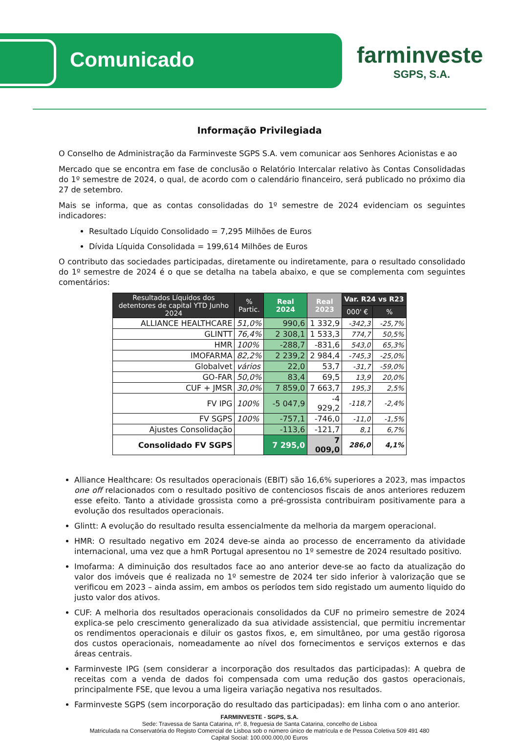Comunicado
farminveste
SGPS, S.A.
Informação Privilegiada
O Conselho de Administração da Farminveste SGPS S.A. vem comunicar aos Senhores Acionistas e ao
Mercado que se encontra em fase de conclusão o Relatório Intercalar relativo às Contas Consolidadas do 1º semestre de 2024, o qual, de acordo com o calendário financeiro, será publicado no próximo dia 27 de setembro.
Mais se informa, que as contas consolidadas do 1º semestre de 2024 evidenciam os seguintes indicadores:
Resultado Líquido Consolidado = 7,295 Milhões de Euros
Dívida Líquida Consolidada = 199,614 Milhões de Euros
O contributo das sociedades participadas, diretamente ou indiretamente, para o resultado consolidado do 1º semestre de 2024 é o que se detalha na tabela abaixo, e que se complementa com seguintes comentários:
| Resultados Líquidos dos detentores de capital YTD Junho 2024 | % Partic. | Real 2024 | Real 2023 | Var. R24 vs R23 | |
| --- | --- | --- | --- | --- | --- |
| | | | | 000' € | % |
| ALLIANCE HEALTHCARE | 51,0% | 990,6 | 1 332,9 | -342,3 | -25,7% |
| GLINTT | 76,4% | 2 308,1 | 1 533,3 | 774,7 | 50,5% |
| HMR | 100% | -288,7 | -831,6 | 543,0 | 65,3% |
| IMOFARMA | 82,2% | 2 239,2 | 2 984,4 | -745,3 | -25,0% |
| Globalvet | vários | 22,0 | 53,7 | -31,7 | -59,0% |
| GO-FAR | 50,0% | 83,4 | 69,5 | 13,9 | 20,0% |
| CUF + JMSR | 30,0% | 7 859,0 | 7 663,7 | 195,3 | 2,5% |
| FV IPG | 100% | -5 047,9 | -4 929,2 | -118,7 | -2,4% |
| FV SGPS | 100% | -757,1 | -746,0 | -11,0 | -1,5% |
| Ajustes Consolidação | | -113,6 | -121,7 | 8,1 | 6,7% |
| Consolidado FV SGPS | | 7 295,0 | 7 009,0 | 286,0 | 4,1% |
Alliance Healthcare: Os resultados operacionais (EBIT) são 16,6% superiores a 2023, mas impactos one off relacionados com o resultado positivo de contenciosos fiscais de anos anteriores reduzem esse efeito. Tanto a atividade grossista como a pré-grossista contribuiram positivamente para a evolução dos resultados operacionais.
Glintt: A evolução do resultado resulta essencialmente da melhoria da margem operacional.
HMR: O resultado negativo em 2024 deve-se ainda ao processo de encerramento da atividade internacional, uma vez que a hmR Portugal apresentou no 1º semestre de 2024 resultado positivo.
Imofarma: A diminuição dos resultados face ao ano anterior deve-se ao facto da atualização do valor dos imóveis que é realizada no 1º semestre de 2024 ter sido inferior à valorização que se verificou em 2023 – ainda assim, em ambos os períodos tem sido registado um aumento liquido do justo valor dos ativos.
CUF: A melhoria dos resultados operacionais consolidados da CUF no primeiro semestre de 2024 explica-se pelo crescimento generalizado da sua atividade assistencial, que permitiu incrementar os rendimentos operacionais e diluir os gastos fixos, e, em simultâneo, por uma gestão rigorosa dos custos operacionais, nomeadamente ao nível dos fornecimentos e serviços externos e das áreas centrais.
Farminveste IPG (sem considerar a incorporação dos resultados das participadas): A quebra de receitas com a venda de dados foi compensada com uma redução dos gastos operacionais, principalmente FSE, que levou a uma ligeira variação negativa nos resultados.
Farminveste SGPS (sem incorporação do resultado das participadas): em linha com o ano anterior.
FARMINVESTE - SGPS, S.A.
Sede: Travessa de Santa Catarina, nº. 8, freguesia de Santa Catarina, concelho de Lisboa
Matriculada na Conservatória do Registo Comercial de Lisboa sob o número único de matrícula e de Pessoa Coletiva 509 491 480
Capital Social: 100.000.000,00 Euros